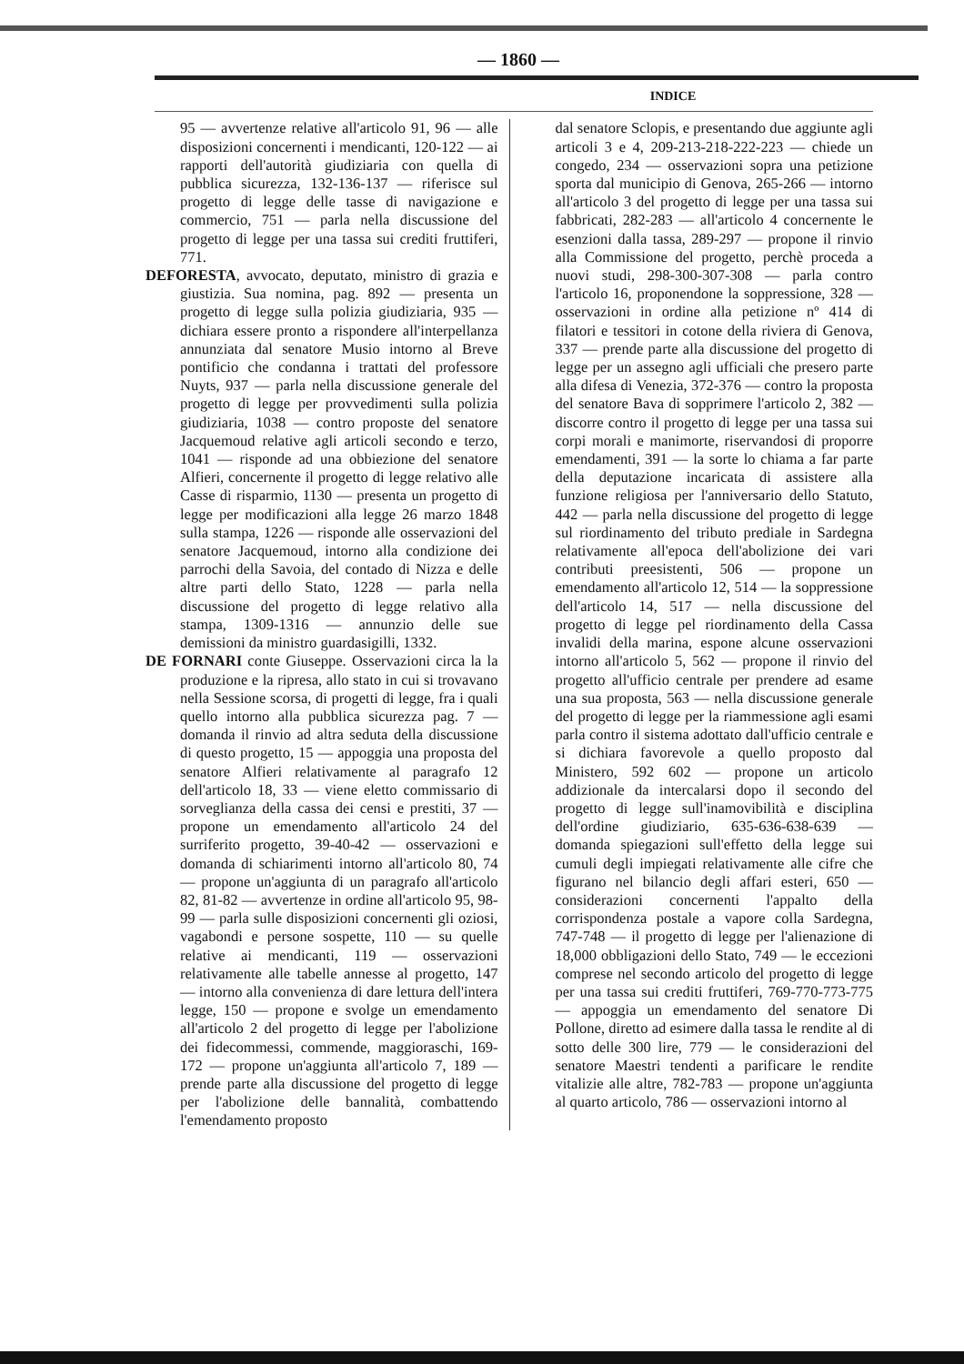— 1860 —
INDICE
95 — avvertenze relative all'articolo 91, 96 — alle disposizioni concernenti i mendicanti, 120-122 — ai rapporti dell'autorità giudiziaria con quella di pubblica sicurezza, 132-136-137 — riferisce sul progetto di legge delle tasse di navigazione e commercio, 751 — parla nella discussione del progetto di legge per una tassa sui crediti fruttiferi, 771.
DEFORESTA, avvocato, deputato, ministro di grazia e giustizia. Sua nomina, pag. 892 — presenta un progetto di legge sulla polizia giudiziaria, 935 — dichiara essere pronto a rispondere all'interpellanza annunziata dal senatore Musio intorno al Breve pontificio che condanna i trattati del professore Nuyts, 937 — parla nella discussione generale del progetto di legge per provvedimenti sulla polizia giudiziaria, 1038 — contro proposte del senatore Jacquemoud relative agli articoli secondo e terzo, 1041 — risponde ad una obbiezione del senatore Alfieri, concernente il progetto di legge relativo alle Casse di risparmio, 1130 — presenta un progetto di legge per modificazioni alla legge 26 marzo 1848 sulla stampa, 1226 — risponde alle osservazioni del senatore Jacquemoud, intorno alla condizione dei parrochi della Savoia, del contado di Nizza e delle altre parti dello Stato, 1228 — parla nella discussione del progetto di legge relativo alla stampa, 1309-1316 — annunzio delle sue demissioni da ministro guardasigilli, 1332.
DE FORNARI conte Giuseppe. Osservazioni circa la la produzione e la ripresa, allo stato in cui si trovavano nella Sessione scorsa, di progetti di legge, fra i quali quello intorno alla pubblica sicurezza pag. 7 — domanda il rinvio ad altra seduta della discussione di questo progetto, 15 — appoggia una proposta del senatore Alfieri relativamente al paragrafo 12 dell'articolo 18, 33 — viene eletto commissario di sorveglianza della cassa dei censi e prestiti, 37 — propone un emendamento all'articolo 24 del surriferito progetto, 39-40-42 — osservazioni e domanda di schiarimenti intorno all'articolo 80, 74 — propone un'aggiunta di un paragrafo all'articolo 82, 81-82 — avvertenze in ordine all'articolo 95, 98-99 — parla sulle disposizioni concernenti gli oziosi, vagabondi e persone sospette, 110 — su quelle relative ai mendicanti, 119 — osservazioni relativamente alle tabelle annesse al progetto, 147 — intorno alla convenienza di dare lettura dell'intera legge, 150 — propone e svolge un emendamento all'articolo 2 del progetto di legge per l'abolizione dei fidecommessi, commende, maggioraschi, 169-172 — propone un'aggiunta all'articolo 7, 189 — prende parte alla discussione del progetto di legge per l'abolizione delle bannalità, combattendo l'emendamento proposto
dal senatore Sclopis, e presentando due aggiunte agli articoli 3 e 4, 209-213-218-222-223 — chiede un congedo, 234 — osservazioni sopra una petizione sporta dal municipio di Genova, 265-266 — intorno all'articolo 3 del progetto di legge per una tassa sui fabbricati, 282-283 — all'articolo 4 concernente le esenzioni dalla tassa, 289-297 — propone il rinvio alla Commissione del progetto, perchè proceda a nuovi studi, 298-300-307-308 — parla contro l'articolo 16, proponendone la soppressione, 328 — osservazioni in ordine alla petizione nº 414 di filatori e tessitori in cotone della riviera di Genova, 337 — prende parte alla discussione del progetto di legge per un assegno agli ufficiali che presero parte alla difesa di Venezia, 372-376 — contro la proposta del senatore Bava di sopprimere l'articolo 2, 382 — discorre contro il progetto di legge per una tassa sui corpi morali e manimorte, riservandosi di proporre emendamenti, 391 — la sorte lo chiama a far parte della deputazione incaricata di assistere alla funzione religiosa per l'anniversario dello Statuto, 442 — parla nella discussione del progetto di legge sul riordinamento del tributo prediale in Sardegna relativamente all'epoca dell'abolizione dei vari contributi preesistenti, 506 — propone un emendamento all'articolo 12, 514 — la soppressione dell'articolo 14, 517 — nella discussione del progetto di legge pel riordinamento della Cassa invalidi della marina, espone alcune osservazioni intorno all'articolo 5, 562 — propone il rinvio del progetto all'ufficio centrale per prendere ad esame una sua proposta, 563 — nella discussione generale del progetto di legge per la riammessione agli esami parla contro il sistema adottato dall'ufficio centrale e si dichiara favorevole a quello proposto dal Ministero, 592 602 — propone un articolo addizionale da intercalarsi dopo il secondo del progetto di legge sull'inamovibilità e disciplina dell'ordine giudiziario, 635-636-638-639 — domanda spiegazioni sull'effetto della legge sui cumuli degli impiegati relativamente alle cifre che figurano nel bilancio degli affari esteri, 650 — considerazioni concernenti l'appalto della corrispondenza postale a vapore colla Sardegna, 747-748 — il progetto di legge per l'alienazione di 18,000 obbligazioni dello Stato, 749 — le eccezioni comprese nel secondo articolo del progetto di legge per una tassa sui crediti fruttiferi, 769-770-773-775 — appoggia un emendamento del senatore Di Pollone, diretto ad esimere dalla tassa le rendite al di sotto delle 300 lire, 779 — le considerazioni del senatore Maestri tendenti a parificare le rendite vitalizie alle altre, 782-783 — propone un'aggiunta al quarto articolo, 786 — osservazioni intorno al